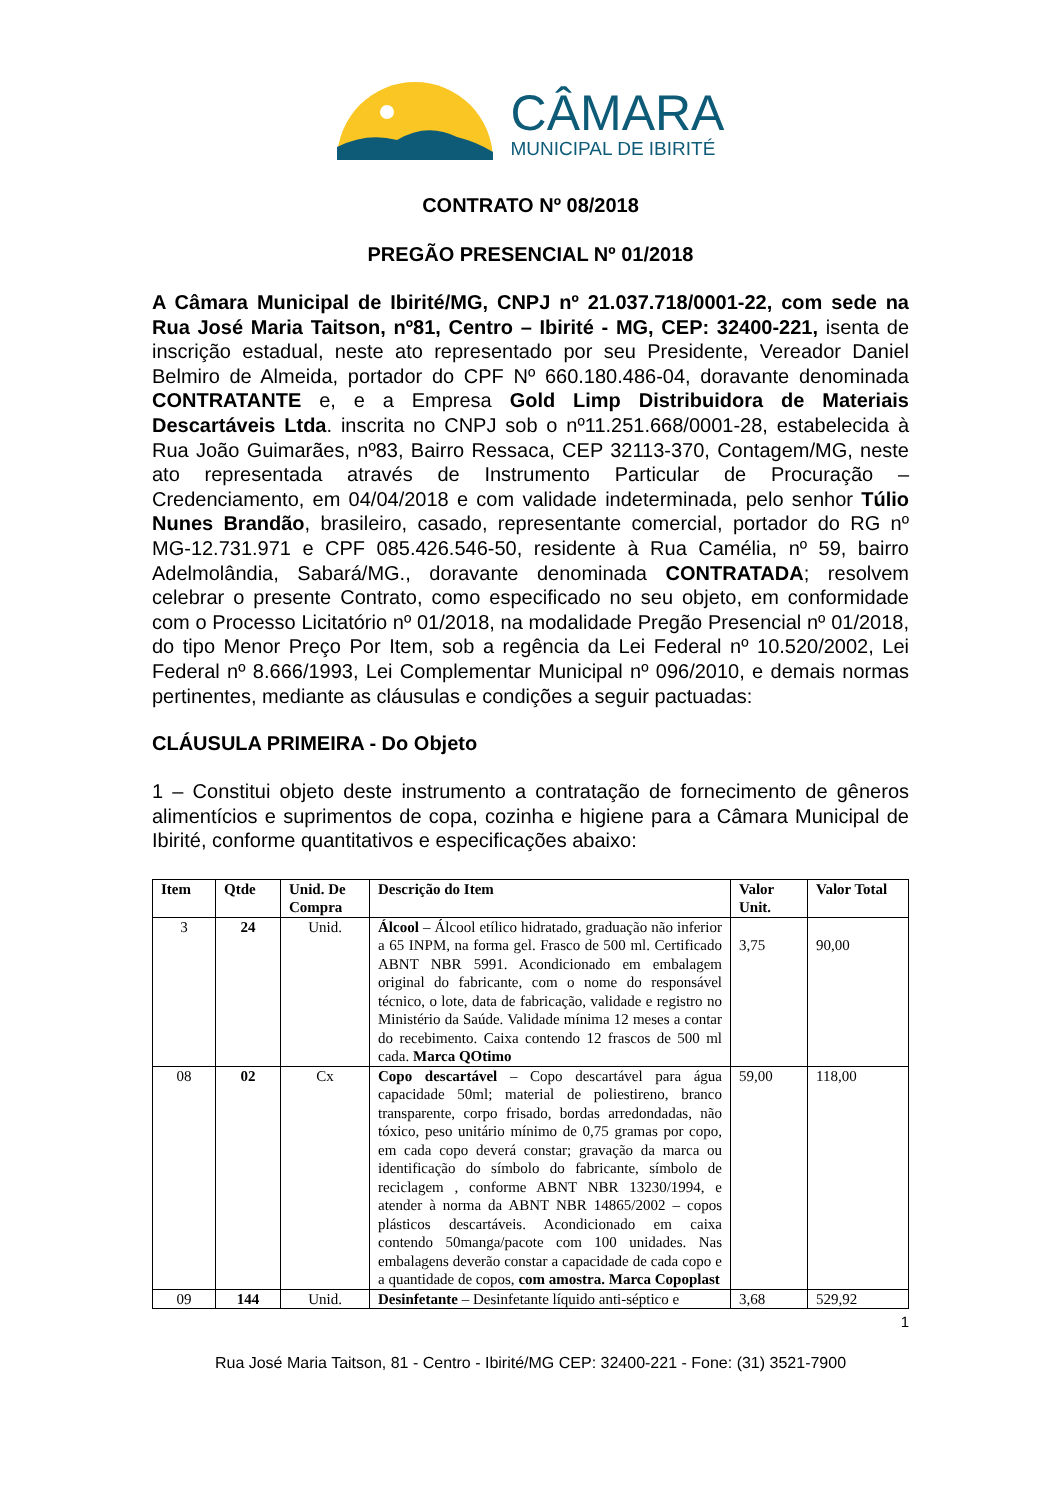CÂMARA
MUNICIPAL DE IBIRITÉ
CONTRATO Nº 08/2018
PREGÃO PRESENCIAL Nº 01/2018
A Câmara Municipal de Ibirité/MG, CNPJ nº 21.037.718/0001-22, com sede na Rua José Maria Taitson, nº81, Centro – Ibirité - MG, CEP: 32400-221, isenta de inscrição estadual, neste ato representado por seu Presidente, Vereador Daniel Belmiro de Almeida, portador do CPF Nº 660.180.486-04, doravante denominada CONTRATANTE e, e a Empresa Gold Limp Distribuidora de Materiais Descartáveis Ltda. inscrita no CNPJ sob o nº11.251.668/0001-28, estabelecida à Rua João Guimarães, nº83, Bairro Ressaca, CEP 32113-370, Contagem/MG, neste ato representada através de Instrumento Particular de Procuração – Credenciamento, em 04/04/2018 e com validade indeterminada, pelo senhor Túlio Nunes Brandão, brasileiro, casado, representante comercial, portador do RG nº MG-12.731.971 e CPF 085.426.546-50, residente à Rua Camélia, nº 59, bairro Adelmolândia, Sabará/MG., doravante denominada CONTRATADA; resolvem celebrar o presente Contrato, como especificado no seu objeto, em conformidade com o Processo Licitatório nº 01/2018, na modalidade Pregão Presencial nº 01/2018, do tipo Menor Preço Por Item, sob a regência da Lei Federal nº 10.520/2002, Lei Federal nº 8.666/1993, Lei Complementar Municipal nº 096/2010, e demais normas pertinentes, mediante as cláusulas e condições a seguir pactuadas:
CLÁUSULA PRIMEIRA - Do Objeto
1 – Constitui objeto deste instrumento a contratação de fornecimento de gêneros alimentícios e suprimentos de copa, cozinha e higiene para a Câmara Municipal de Ibirité, conforme quantitativos e especificações abaixo:
| Item | Qtde | Unid. De Compra | Descrição do Item | Valor Unit. | Valor Total |
| --- | --- | --- | --- | --- | --- |
| 3 | 24 | Unid. | Álcool – Álcool etílico hidratado, graduação não inferior a 65 INPM, na forma gel. Frasco de 500 ml. Certificado ABNT NBR 5991. Acondicionado em embalagem original do fabricante, com o nome do responsável técnico, o lote, data de fabricação, validade e registro no Ministério da Saúde. Validade mínima 12 meses a contar do recebimento. Caixa contendo 12 frascos de 500 ml cada. Marca QOtimo | 3,75 | 90,00 |
| 08 | 02 | Cx | Copo descartável – Copo descartável para água capacidade 50ml; material de poliestireno, branco transparente, corpo frisado, bordas arredondadas, não tóxico, peso unitário mínimo de 0,75 gramas por copo, em cada copo deverá constar; gravação da marca ou identificação do símbolo do fabricante, símbolo de reciclagem , conforme ABNT NBR 13230/1994, e atender à norma da ABNT NBR 14865/2002 – copos plásticos descartáveis. Acondicionado em caixa contendo 50manga/pacote com 100 unidades. Nas embalagens deverão constar a capacidade de cada copo e a quantidade de copos, com amostra. Marca Copoplast | 59,00 | 118,00 |
| 09 | 144 | Unid. | Desinfetante – Desinfetante líquido anti-séptico e | 3,68 | 529,92 |
1
Rua José Maria Taitson, 81 - Centro - Ibirité/MG CEP: 32400-221 - Fone: (31) 3521-7900